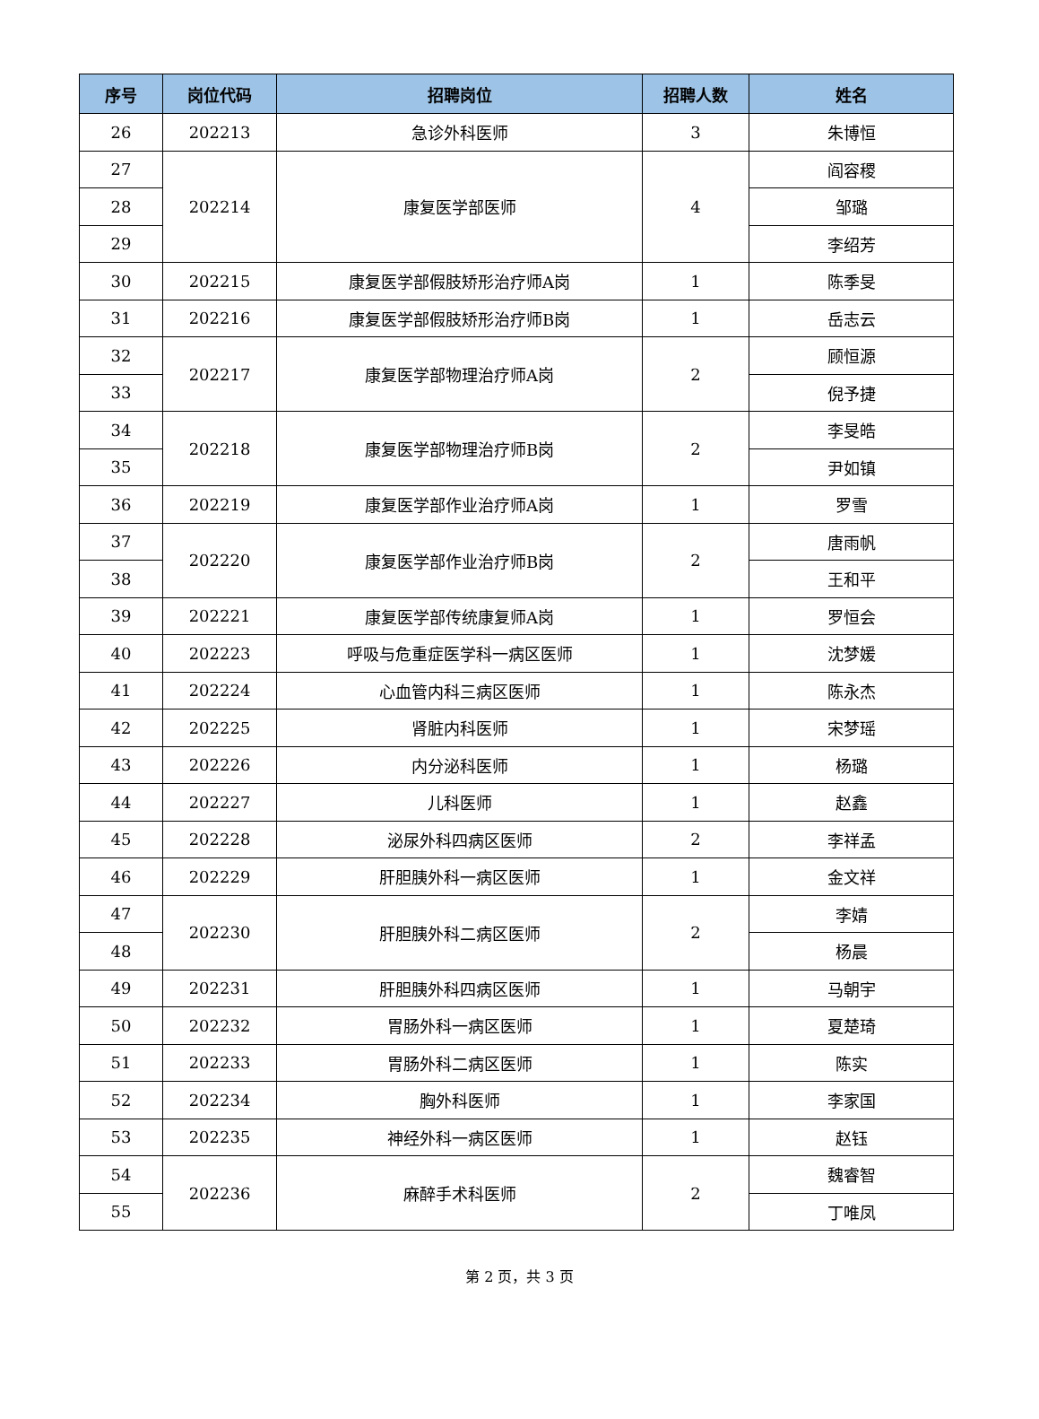| 序号 | 岗位代码 | 招聘岗位 | 招聘人数 | 姓名 |
| --- | --- | --- | --- | --- |
| 26 | 202213 | 急诊外科医师 | 3 | 朱博恒 |
| 27 | 202214 | 康复医学部医师 | 4 | 阎容稷 |
| 28 | | | | 邹璐 |
| 29 | | | | 李绍芳 |
| 30 | 202215 | 康复医学部假肢矫形治疗师A岗 | 1 | 陈季旻 |
| 31 | 202216 | 康复医学部假肢矫形治疗师B岗 | 1 | 岳志云 |
| 32 | 202217 | 康复医学部物理治疗师A岗 | 2 | 顾恒源 |
| 33 | | | | 倪予捷 |
| 34 | 202218 | 康复医学部物理治疗师B岗 | 2 | 李旻皓 |
| 35 | | | | 尹如镇 |
| 36 | 202219 | 康复医学部作业治疗师A岗 | 1 | 罗雪 |
| 37 | 202220 | 康复医学部作业治疗师B岗 | 2 | 唐雨帆 |
| 38 | | | | 王和平 |
| 39 | 202221 | 康复医学部传统康复师A岗 | 1 | 罗恒会 |
| 40 | 202223 | 呼吸与危重症医学科一病区医师 | 1 | 沈梦媛 |
| 41 | 202224 | 心血管内科三病区医师 | 1 | 陈永杰 |
| 42 | 202225 | 肾脏内科医师 | 1 | 宋梦瑶 |
| 43 | 202226 | 内分泌科医师 | 1 | 杨璐 |
| 44 | 202227 | 儿科医师 | 1 | 赵鑫 |
| 45 | 202228 | 泌尿外科四病区医师 | 2 | 李祥孟 |
| 46 | 202229 | 肝胆胰外科一病区医师 | 1 | 金文祥 |
| 47 | 202230 | 肝胆胰外科二病区医师 | 2 | 李婧 |
| 48 | | | | 杨晨 |
| 49 | 202231 | 肝胆胰外科四病区医师 | 1 | 马朝宇 |
| 50 | 202232 | 胃肠外科一病区医师 | 1 | 夏楚琦 |
| 51 | 202233 | 胃肠外科二病区医师 | 1 | 陈实 |
| 52 | 202234 | 胸外科医师 | 1 | 李家国 |
| 53 | 202235 | 神经外科一病区医师 | 1 | 赵钰 |
| 54 | 202236 | 麻醉手术科医师 | 2 | 魏睿智 |
| 55 | | | | 丁唯凤 |
第 2 页，共 3 页